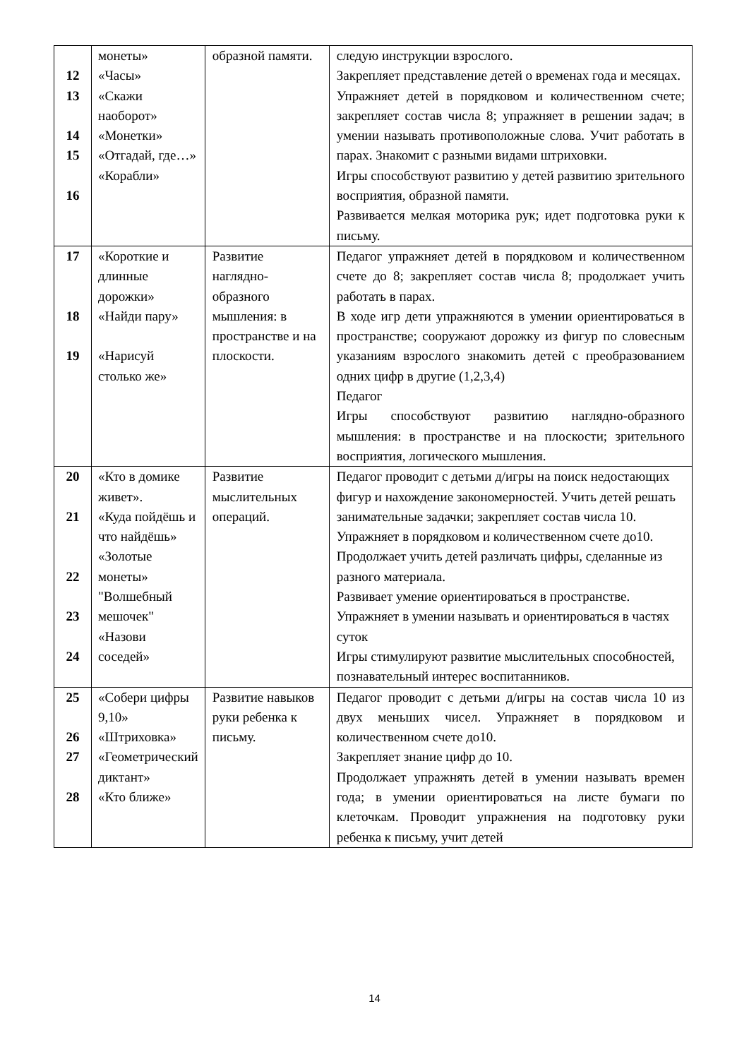| 12 13 14 15 16 | монеты» «Часы» «Скажи наоборот» «Монетки» «Отгадай, где…» «Корабли» | образной памяти. | следую инструкции взрослого. Закрепляет представление детей о временах года и месяцах. Упражняет детей в порядковом и количественном счете; закрепляет состав числа 8; упражняет в решении задач; в умении называть противоположные слова. Учит работать в парах. Знакомит с разными видами штриховки. Игры способствуют развитию у детей развитию зрительного восприятия, образной памяти. Развивается мелкая моторика рук; идет подготовка руки к письму. |
| 17 18 19 | «Короткие и длинные дорожки» «Найди пару» «Нарисуй столько же» | Развитие наглядно-образного мышления: в пространстве и на плоскости. | Педагог упражняет детей в порядковом и количественном счете до 8; закрепляет состав числа 8; продолжает учить работать в парах. В ходе игр дети упражняются в умении ориентироваться в пространстве; сооружают дорожку из фигур по словесным указаниям взрослого знакомить детей с преобразованием одних цифр в другие (1,2,3,4) Педагог Игры способствуют развитию наглядно-образного мышления: в пространстве и на плоскости; зрительного восприятия, логического мышления. |
| 20 21 22 23 24 | «Кто в домике живет». «Куда пойдёшь и что найдёшь» «Золотые монеты» "Волшебный мешочек" «Назови соседей» | Развитие мыслительных операций. | Педагог проводит с детьми д/игры на поиск недостающих фигур и нахождение закономерностей. Учить детей решать занимательные задачки; закрепляет состав числа 10. Упражняет в порядковом и количественном счете до10. Продолжает учить детей различать цифры, сделанные из разного материала. Развивает умение ориентироваться в пространстве. Упражняет в умении называть и ориентироваться в частях суток Игры стимулируют развитие мыслительных способностей, познавательный интерес воспитанников. |
| 25 26 27 28 | «Собери цифры 9,10» «Штриховка» «Геометрический диктант» «Кто ближе» | Развитие навыков руки ребенка к письму. | Педагог проводит с детьми д/игры на состав числа 10 из двух меньших чисел. Упражняет в порядковом и количественном счете до10. Закрепляет знание цифр до 10. Продолжает упражнять детей в умении называть времен года; в умении ориентироваться на листе бумаги по клеточкам. Проводит упражнения на подготовку руки ребенка к письму, учит детей |
14